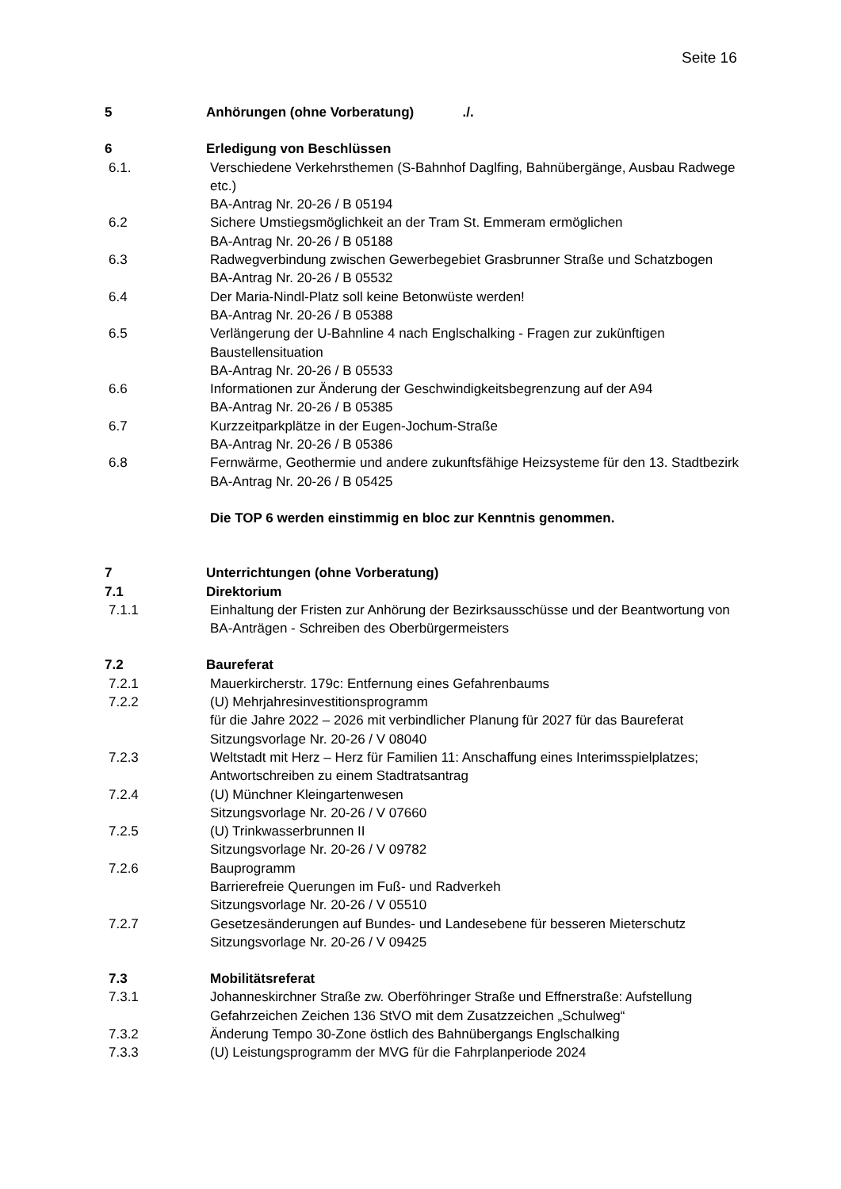Seite 16
5 Anhörungen (ohne Vorberatung) ./.
6 Erledigung von Beschlüssen
6.1. Verschiedene Verkehrsthemen (S-Bahnhof Daglfing, Bahnübergänge, Ausbau Radwege etc.)
BA-Antrag Nr. 20-26 / B 05194
6.2 Sichere Umstiegsmöglichkeit an der Tram St. Emmeram ermöglichen
BA-Antrag Nr. 20-26 / B 05188
6.3 Radwegverbindung zwischen Gewerbegebiet Grasbrunner Straße und Schatzbogen
BA-Antrag Nr. 20-26 / B 05532
6.4 Der Maria-Nindl-Platz soll keine Betonwüste werden!
BA-Antrag Nr. 20-26 / B 05388
6.5 Verlängerung der U-Bahnline 4 nach Englschalking - Fragen zur zukünftigen Baustellensituation
BA-Antrag Nr. 20-26 / B 05533
6.6 Informationen zur Änderung der Geschwindigkeitsbegrenzung auf der A94
BA-Antrag Nr. 20-26 / B 05385
6.7 Kurzzeitparkplätze in der Eugen-Jochum-Straße
BA-Antrag Nr. 20-26 / B 05386
6.8 Fernwärme, Geothermie und andere zukunftsfähige Heizsysteme für den 13. Stadtbezirk
BA-Antrag Nr. 20-26 / B 05425
Die TOP 6 werden einstimmig en bloc zur Kenntnis genommen.
7 Unterrichtungen (ohne Vorberatung)
7.1 Direktorium
7.1.1 Einhaltung der Fristen zur Anhörung der Bezirksausschüsse und der Beant­wortung von BA-Anträgen - Schreiben des Oberbürgermeisters
7.2 Baureferat
7.2.1 Mauerkircherstr. 179c: Entfernung eines Gefahrenbaums
7.2.2 (U) Mehrjahresinvestitionsprogramm
für die Jahre 2022 – 2026 mit verbindlicher Planung für 2027 für das Baurefe­rat
Sitzungsvorlage Nr. 20-26 / V 08040
7.2.3 Weltstadt mit Herz – Herz für Familien 11: Anschaffung eines Interimsspiel­platzes; Antwortschreiben zu einem Stadtratsantrag
7.2.4 (U) Münchner Kleingartenwesen
Sitzungsvorlage Nr. 20-26 / V 07660
7.2.5 (U) Trinkwasserbrunnen II
Sitzungsvorlage Nr. 20-26 / V 09782
7.2.6 Bauprogramm
Barrierefreie Querungen im Fuß- und Radverkeh
Sitzungsvorlage Nr. 20-26 / V 05510
7.2.7 Gesetzesänderungen auf Bundes- und Landesebene für besseren Mieter­schutz
Sitzungsvorlage Nr. 20-26 / V 09425
7.3 Mobilitätsreferat
7.3.1 Johanneskirchner Straße zw. Oberföhringer Straße und Effnerstraße: Aufstel­lung Gefahrzeichen Zeichen 136 StVO mit dem Zusatzzeichen „Schulweg“
7.3.2 Änderung Tempo 30-Zone östlich des Bahnübergangs Englschalking
7.3.3 (U) Leistungsprogramm der MVG für die Fahrplanperiode 2024